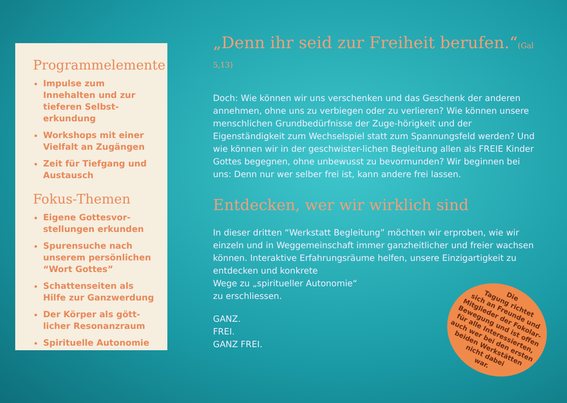Programmelemente
Impulse zum Innehalten und zur tieferen Selbst-erkundung
Workshops mit einer Vielfalt an Zugängen
Zeit für Tiefgang und Austausch
Fokus-Themen
Eigene Gottesvor-stellungen erkunden
Spurensuche nach unserem persönlichen “Wort Gottes”
Schattenseiten als Hilfe zur Ganzwerdung
Der Körper als gött-licher Resonanzraum
Spirituelle Autonomie
„Denn ihr seid zur Freiheit berufen.“(Gal 5,13)
Doch: Wie können wir uns verschenken und das Geschenk der anderen annehmen, ohne uns zu verbiegen oder zu verlieren? Wie können unsere menschlichen Grundbedürfnisse der Zuge-hörigkeit und der Eigenständigkeit zum Wechselspiel statt zum Spannungsfeld werden? Und wie können wir in der geschwister-lichen Begleitung allen als FREIE Kinder Gottes begegnen, ohne unbewusst zu bevormunden? Wir beginnen bei uns: Denn nur wer selber frei ist, kann andere frei lassen.
Entdecken, wer wir wirklich sind
In dieser dritten “Werkstatt Begleitung” möchten wir erproben, wie wir einzeln und in Weggemeinschaft immer ganzheitlicher und freier wachsen können. Interaktive Erfahrungsräume helfen, unsere Einzigartigkeit zu entdecken und konkrete
Wege zu „spiritueller Autonomie“
zu erschliessen.
GANZ.
FREI.
GANZ FREI.
Die
Tagung richtet
sich an Freunde und
Mitglieder der Fokolar-
Bewegung und ist offen
für alle Interessierten,
auch wer bei den ersten
beiden Werkstätten
nicht dabei
war.